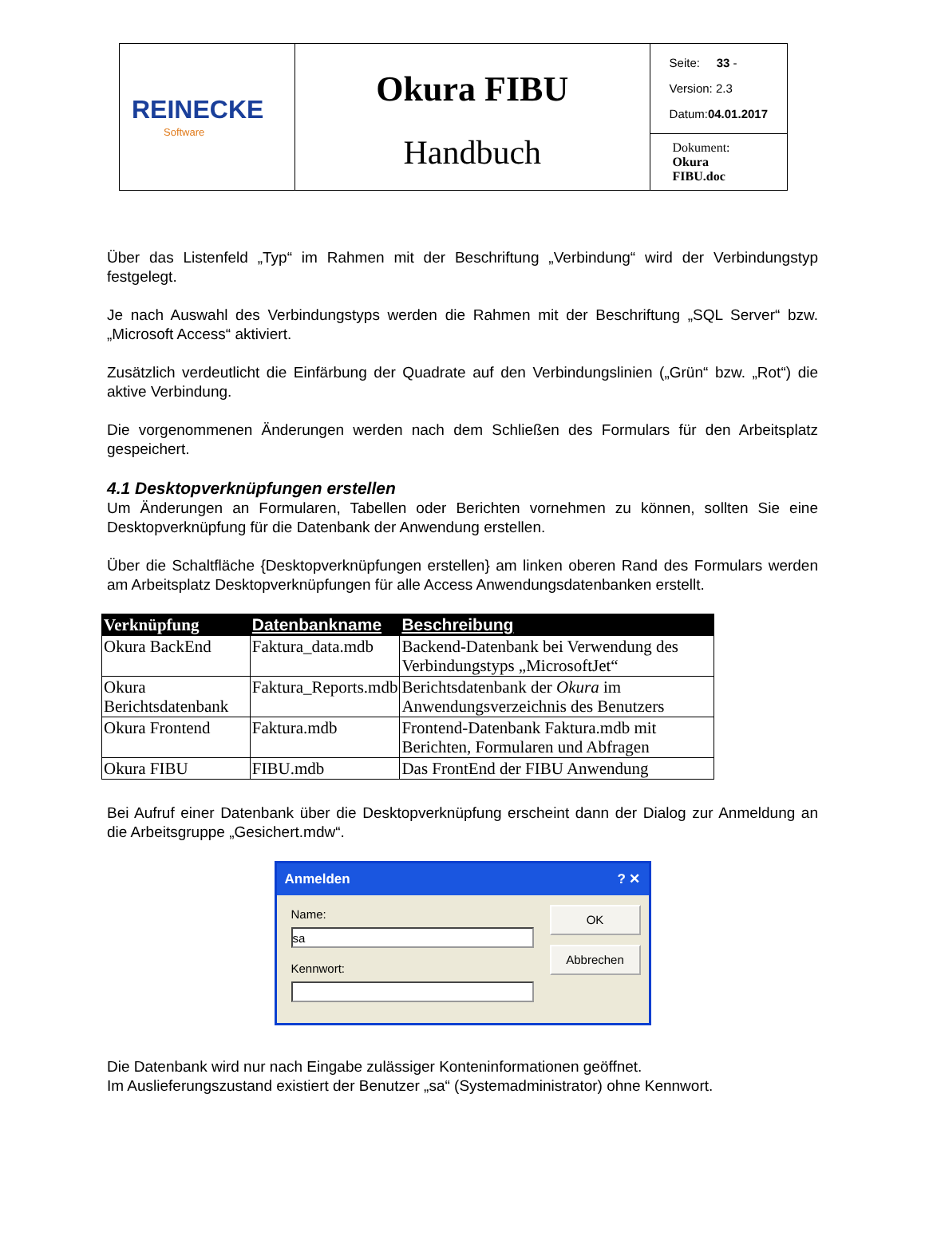| REINECKE Software | Okura FIBU Handbuch | Seite: 33 - Version: 2.3 Datum: 04.01.2017 |
| | | Dokument: Okura FIBU.doc |
Über das Listenfeld „Typ“ im Rahmen mit der Beschriftung „Verbindung“ wird der Verbindungstyp festgelegt.
Je nach Auswahl des Verbindungstyps werden die Rahmen mit der Beschriftung „SQL Server“ bzw. „Microsoft Access“ aktiviert.
Zusätzlich verdeutlicht die Einfärbung der Quadrate auf den Verbindungslinien („Grün“ bzw. „Rot“) die aktive Verbindung.
Die vorgenommenen Änderungen werden nach dem Schließen des Formulars für den Arbeitsplatz gespeichert.
4.1 Desktopverknüpfungen erstellen
Um Änderungen an Formularen, Tabellen oder Berichten vornehmen zu können, sollten Sie eine Desktopverknüpfung für die Datenbank der Anwendung erstellen.
Über die Schaltfläche {Desktopverknüpfungen erstellen} am linken oberen Rand des Formulars werden am Arbeitsplatz Desktopverknüpfungen für alle Access Anwendungsdatenbanken erstellt.
| Verknüpfung | Datenbankname | Beschreibung |
| --- | --- | --- |
| Okura BackEnd | Faktura_data.mdb | Backend-Datenbank bei Verwendung des Verbindungstyps „MicrosoftJet“ |
| Okura Berichtsdatenbank | Faktura_Reports.mdb | Berichtsdatenbank der Okura im Anwendungsverzeichnis des Benutzers |
| Okura Frontend | Faktura.mdb | Frontend-Datenbank Faktura.mdb mit Berichten, Formularen und Abfragen |
| Okura FIBU | FIBU.mdb | Das FrontEnd der FIBU Anwendung |
Bei Aufruf einer Datenbank über die Desktopverknüpfung erscheint dann der Dialog zur Anmeldung an die Arbeitsgruppe „Gesichert.mdw“.
Anmelden? ✕
Name:
sa
Kennwort:
OK
Abbrechen
Die Datenbank wird nur nach Eingabe zulässiger Konteninformationen geöffnet.
Im Auslieferungszustand existiert der Benutzer „sa“ (Systemadministrator) ohne Kennwort.